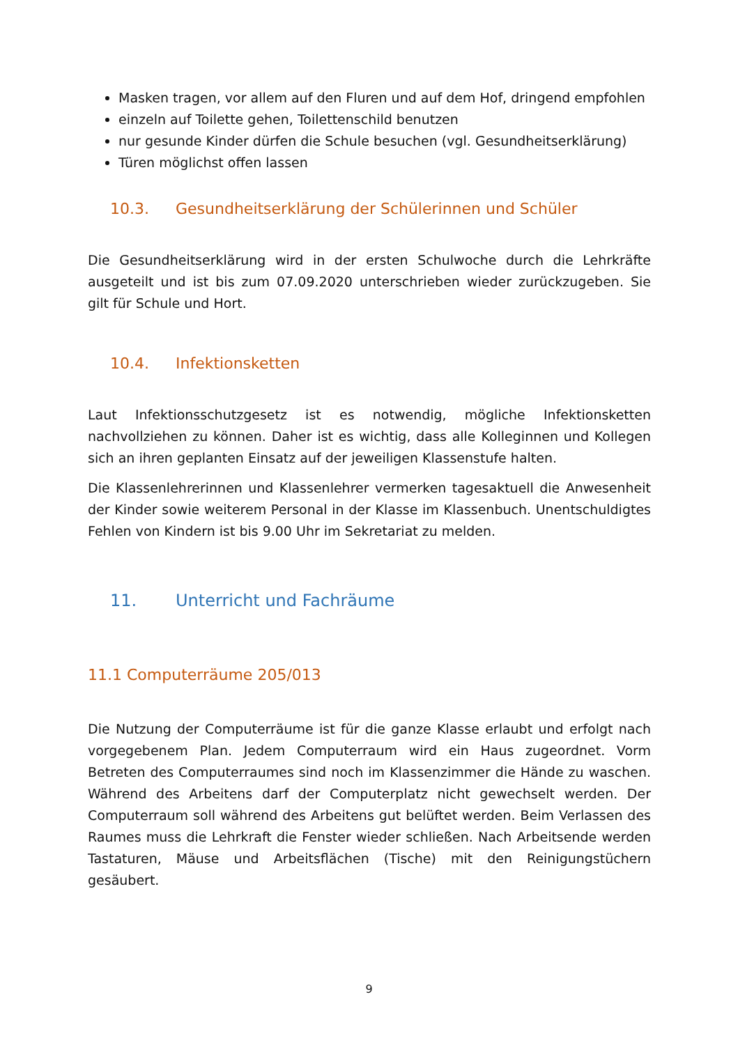Masken tragen, vor allem auf den Fluren und auf dem Hof, dringend empfohlen
einzeln auf Toilette gehen, Toilettenschild benutzen
nur gesunde Kinder dürfen die Schule besuchen (vgl. Gesundheitserklärung)
Türen möglichst offen lassen
10.3. Gesundheitserklärung der Schülerinnen und Schüler
Die Gesundheitserklärung wird in der ersten Schulwoche durch die Lehrkräfte ausgeteilt und ist bis zum 07.09.2020 unterschrieben wieder zurückzugeben. Sie gilt für Schule und Hort.
10.4. Infektionsketten
Laut Infektionsschutzgesetz ist es notwendig, mögliche Infektionsketten nachvollziehen zu können. Daher ist es wichtig, dass alle Kolleginnen und Kollegen sich an ihren geplanten Einsatz auf der jeweiligen Klassenstufe halten.
Die Klassenlehrerinnen und Klassenlehrer vermerken tagesaktuell die Anwesenheit der Kinder sowie weiterem Personal in der Klasse im Klassenbuch. Unentschuldigtes Fehlen von Kindern ist bis 9.00 Uhr im Sekretariat zu melden.
11. Unterricht und Fachräume
11.1 Computerräume 205/013
Die Nutzung der Computerräume ist für die ganze Klasse erlaubt und erfolgt nach vorgegebenem Plan. Jedem Computerraum wird ein Haus zugeordnet. Vorm Betreten des Computerraumes sind noch im Klassenzimmer die Hände zu waschen. Während des Arbeitens darf der Computerplatz nicht gewechselt werden. Der Computerraum soll während des Arbeitens gut belüftet werden. Beim Verlassen des Raumes muss die Lehrkraft die Fenster wieder schließen. Nach Arbeitsende werden Tastaturen, Mäuse und Arbeitsflächen (Tische) mit den Reinigungstüchern gesäubert.
9